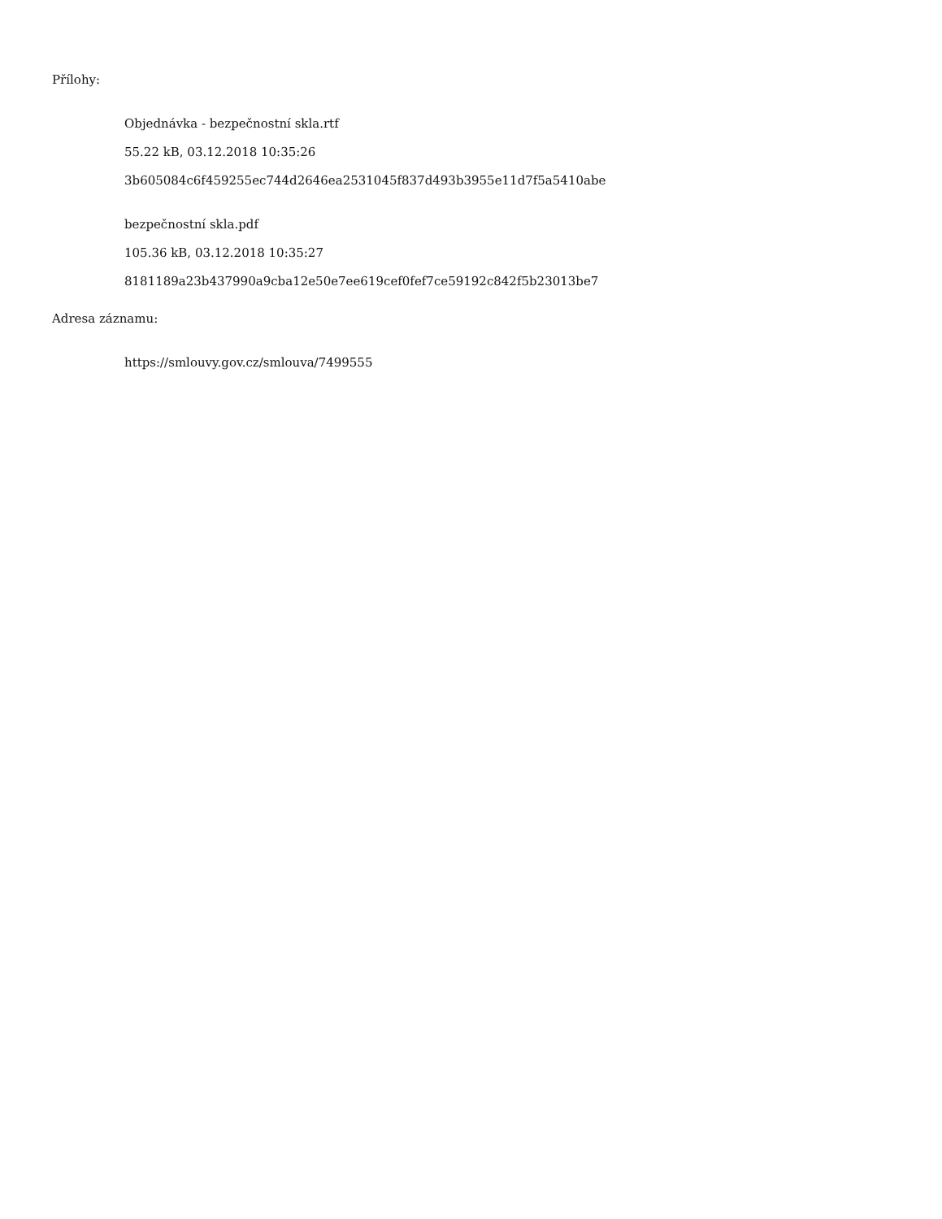Přílohy:
Objednávka - bezpečnostní skla.rtf
55.22 kB, 03.12.2018 10:35:26
3b605084c6f459255ec744d2646ea2531045f837d493b3955e11d7f5a5410abe
bezpečnostní skla.pdf
105.36 kB, 03.12.2018 10:35:27
8181189a23b437990a9cba12e50e7ee619cef0fef7ce59192c842f5b23013be7
Adresa záznamu:
https://smlouvy.gov.cz/smlouva/7499555